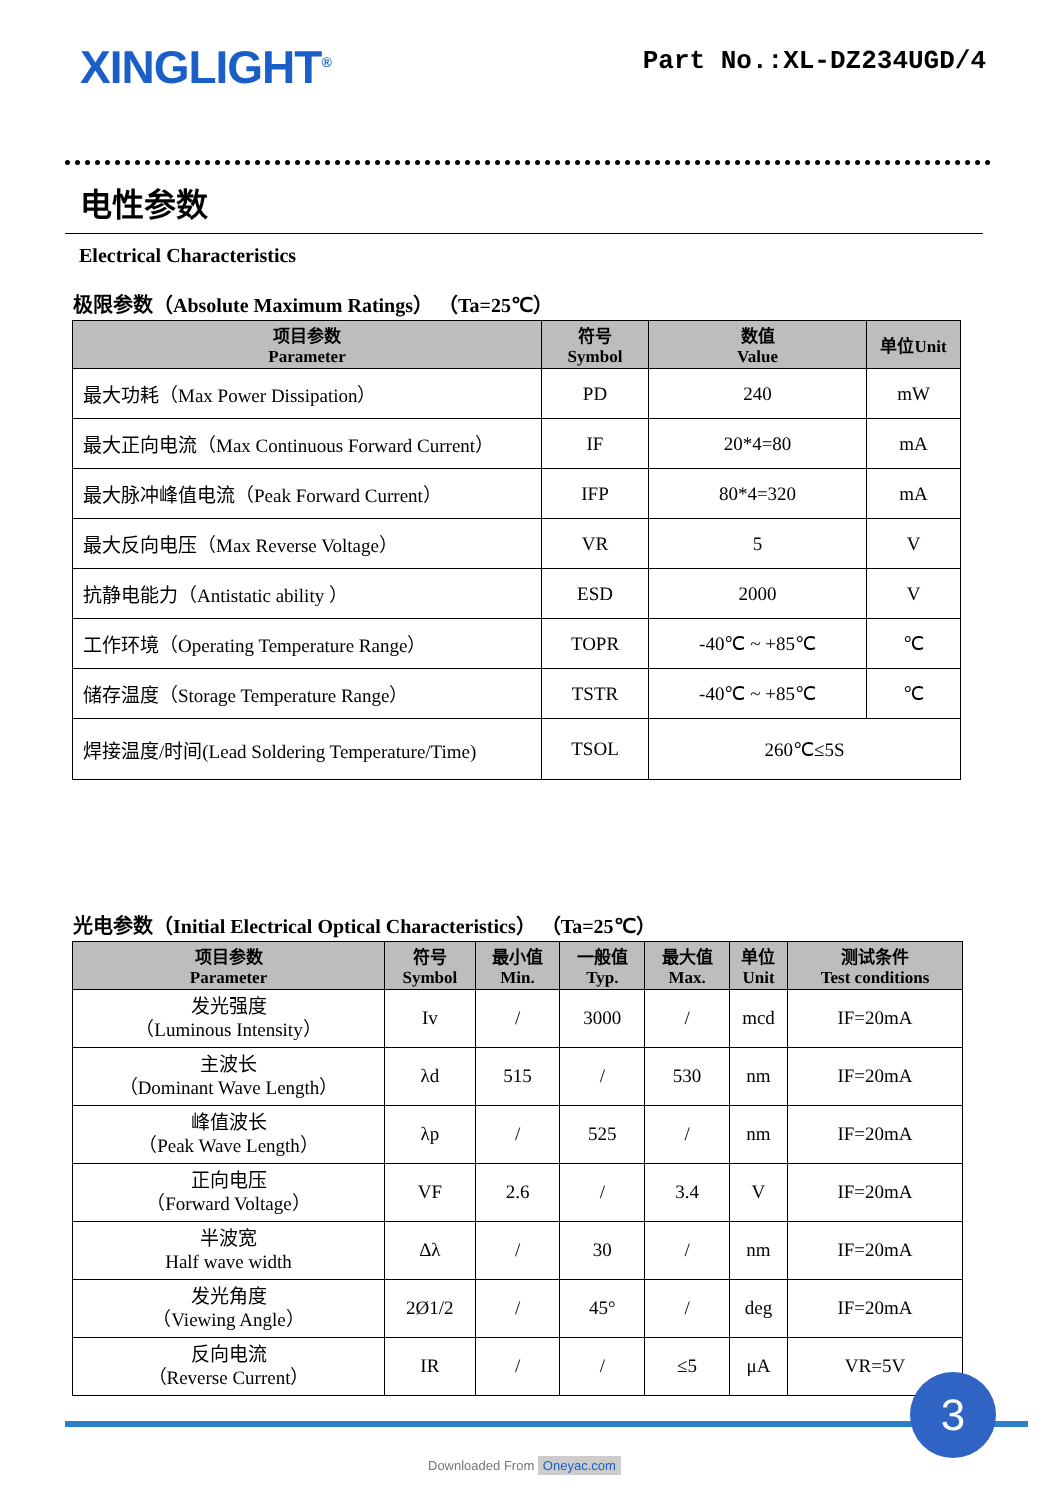XINGLIGHT<sup>®</sup>
Part No.:XL-DZ234UGD/4
电性参数
Electrical Characteristics
极限参数（Absolute Maximum Ratings） （Ta=25℃）
| 项目参数 Parameter | 符号 Symbol | 数值 Value | 单位Unit |
| --- | --- | --- | --- |
| 最大功耗（Max Power Dissipation） | PD | 240 | mW |
| 最大正向电流（Max Continuous Forward Current） | IF | 20*4=80 | mA |
| 最大脉冲峰值电流（Peak Forward Current） | IFP | 80*4=320 | mA |
| 最大反向电压（Max Reverse Voltage） | VR | 5 | V |
| 抗静电能力（Antistatic ability ） | ESD | 2000 | V |
| 工作环境（Operating Temperature Range） | TOPR | -40℃ ~ +85℃ | ℃ |
| 储存温度（Storage Temperature Range） | TSTR | -40℃ ~ +85℃ | ℃ |
| 焊接温度/时间(Lead Soldering Temperature/Time) | TSOL | 260℃≤5S | |
光电参数（Initial Electrical Optical Characteristics） （Ta=25℃）
| 项目参数 Parameter | 符号 Symbol | 最小值 Min. | 一般值 Typ. | 最大值 Max. | 单位 Unit | 测试条件 Test conditions |
| --- | --- | --- | --- | --- | --- | --- |
| 发光强度 （Luminous Intensity） | Iv | / | 3000 | / | mcd | IF=20mA |
| 主波长 （Dominant Wave Length） | λd | 515 | / | 530 | nm | IF=20mA |
| 峰值波长 （Peak Wave Length） | λp | / | 525 | / | nm | IF=20mA |
| 正向电压 （Forward Voltage） | VF | 2.6 | / | 3.4 | V | IF=20mA |
| 半波宽 Half wave width | Δλ | / | 30 | / | nm | IF=20mA |
| 发光角度 （Viewing Angle） | 2Ø1/2 | / | 45° | / | deg | IF=20mA |
| 反向电流 （Reverse Current） | IR | / | / | ≤5 | μA | VR=5V |
3
Downloaded From Oneyac.com